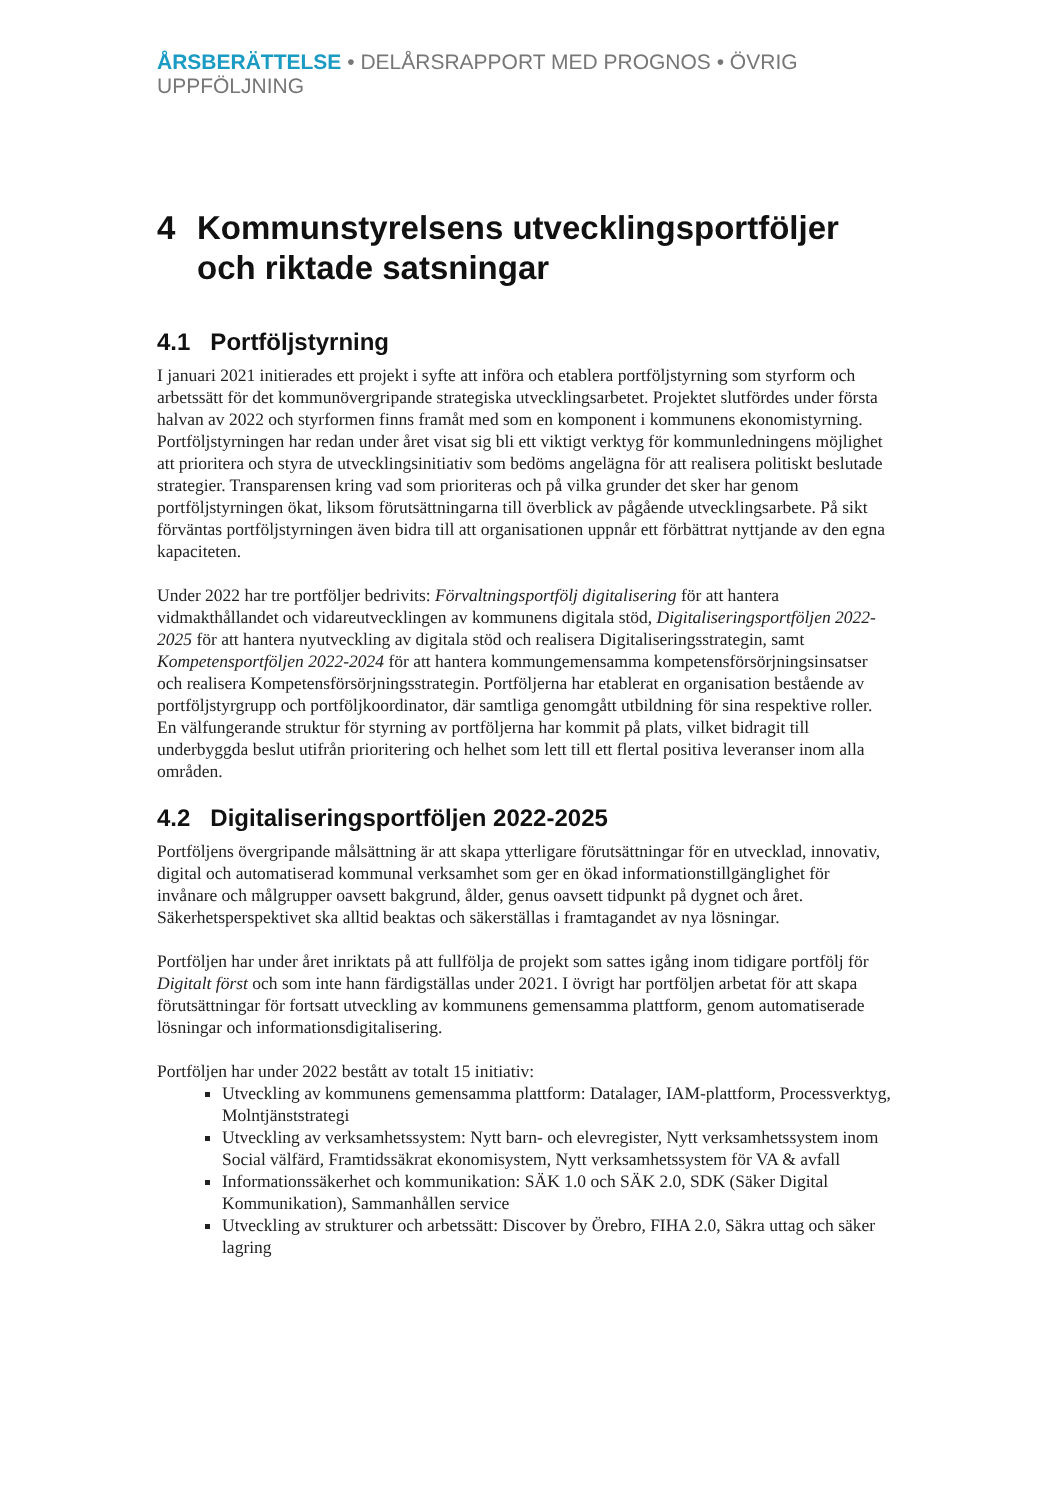ÅRSBERÄTTELSE • DELÅRSRAPPORT MED PROGNOS • ÖVRIG UPPFÖLJNING
4 Kommunstyrelsens utvecklingsportföljer och riktade satsningar
4.1 Portföljstyrning
I januari 2021 initierades ett projekt i syfte att införa och etablera portföljstyrning som styrform och arbetssätt för det kommunövergripande strategiska utvecklingsarbetet. Projektet slutfördes under första halvan av 2022 och styrformen finns framåt med som en komponent i kommunens ekonomistyrning. Portföljstyrningen har redan under året visat sig bli ett viktigt verktyg för kommunledningens möjlighet att prioritera och styra de utvecklingsinitiativ som bedöms angelägna för att realisera politiskt beslutade strategier. Transparensen kring vad som prioriteras och på vilka grunder det sker har genom portföljstyrningen ökat, liksom förutsättningarna till överblick av pågående utvecklingsarbete. På sikt förväntas portföljstyrningen även bidra till att organisationen uppnår ett förbättrat nyttjande av den egna kapaciteten.
Under 2022 har tre portföljer bedrivits: Förvaltningsportfölj digitalisering för att hantera vidmakthållandet och vidareutvecklingen av kommunens digitala stöd, Digitaliseringsportföljen 2022-2025 för att hantera nyutveckling av digitala stöd och realisera Digitaliseringsstrategin, samt Kompetensportföljen 2022-2024 för att hantera kommungemensamma kompetensförsörjningsinsatser och realisera Kompetensförsörjningsstrategin. Portföljerna har etablerat en organisation bestående av portföljstyrgrupp och portföljkoordinator, där samtliga genomgått utbildning för sina respektive roller. En välfungerande struktur för styrning av portföljerna har kommit på plats, vilket bidragit till underbyggda beslut utifrån prioritering och helhet som lett till ett flertal positiva leveranser inom alla områden.
4.2 Digitaliseringsportföljen 2022-2025
Portföljens övergripande målsättning är att skapa ytterligare förutsättningar för en utvecklad, innovativ, digital och automatiserad kommunal verksamhet som ger en ökad informationstillgänglighet för invånare och målgrupper oavsett bakgrund, ålder, genus oavsett tidpunkt på dygnet och året. Säkerhetsperspektivet ska alltid beaktas och säkerställas i framtagandet av nya lösningar.
Portföljen har under året inriktats på att fullfölja de projekt som sattes igång inom tidigare portfölj för Digitalt först och som inte hann färdigställas under 2021. I övrigt har portföljen arbetat för att skapa förutsättningar för fortsatt utveckling av kommunens gemensamma plattform, genom automatiserade lösningar och informationsdigitalisering.
Portföljen har under 2022 bestått av totalt 15 initiativ:
Utveckling av kommunens gemensamma plattform: Datalager, IAM-plattform, Processverktyg, Molntjänststrategi
Utveckling av verksamhetssystem: Nytt barn- och elevregister, Nytt verksamhetssystem inom Social välfärd, Framtidssäkrat ekonomisystem, Nytt verksamhetssystem för VA & avfall
Informationssäkerhet och kommunikation: SÄK 1.0 och SÄK 2.0, SDK (Säker Digital Kommunikation), Sammanhållen service
Utveckling av strukturer och arbetssätt: Discover by Örebro, FIHA 2.0, Säkra uttag och säker lagring